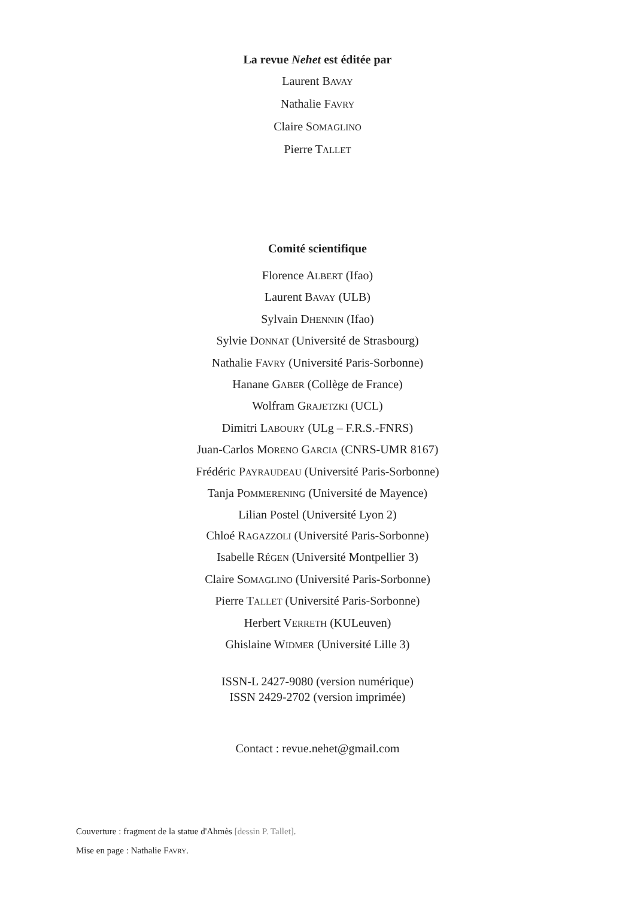La revue Nehet est éditée par
Laurent BAVAY
Nathalie FAVRY
Claire SOMAGLINO
Pierre TALLET
Comité scientifique
Florence ALBERT (Ifao)
Laurent BAVAY (ULB)
Sylvain DHENNIN (Ifao)
Sylvie DONNAT (Université de Strasbourg)
Nathalie FAVRY (Université Paris-Sorbonne)
Hanane GABER (Collège de France)
Wolfram GRAJETZKI (UCL)
Dimitri LABOURY (ULg – F.R.S.-FNRS)
Juan-Carlos MORENO GARCIA (CNRS-UMR 8167)
Frédéric PAYRAUDEAU (Université Paris-Sorbonne)
Tanja POMMERENING (Université de Mayence)
Lilian Postel (Université Lyon 2)
Chloé RAGAZZOLI (Université Paris-Sorbonne)
Isabelle RÉGEN (Université Montpellier 3)
Claire SOMAGLINO (Université Paris-Sorbonne)
Pierre TALLET (Université Paris-Sorbonne)
Herbert VERRETH (KULeuven)
Ghislaine WIDMER (Université Lille 3)
ISSN-L 2427-9080 (version numérique)
ISSN 2429-2702 (version imprimée)
Contact : revue.nehet@gmail.com
Couverture : fragment de la statue d'Ahmès [dessin P. Tallet].
Mise en page : Nathalie FAVRY.